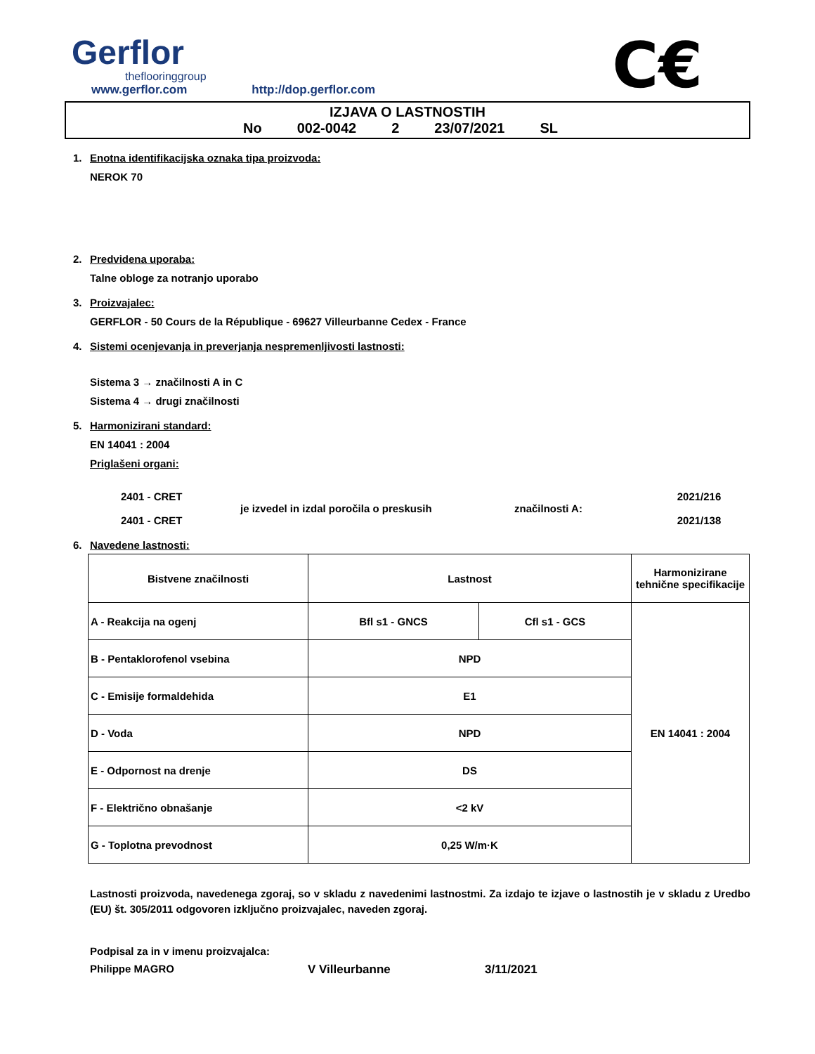Gerflor
theflooringgroup
www.gerflor.com http://dop.gerflor.com
C€
IZJAVA O LASTNOSTIH
No 002-0042 2 23/07/2021 SL
1. Enotna identifikacijska oznaka tipa proizvoda:
NEROK 70
2. Predvidena uporaba:
Talne obloge za notranjo uporabo
3. Proizvajalec:
GERFLOR - 50 Cours de la République - 69627 Villeurbanne Cedex - France
4. Sistemi ocenjevanja in preverjanja nespremenljivosti lastnosti:
Sistema 3 → značilnosti A in C
Sistema 4 → drugi značilnosti
5. Harmonizirani standard:
EN 14041 : 2004
Priglašeni organi:
2401 - CRET
2401 - CRET
je izvedel in izdal poročila o preskusih
značilnosti A:
2021/216
2021/138
6. Navedene lastnosti:
| Bistvene značilnosti | Lastnost | | Harmonizirane tehnične specifikacije |
| --- | --- | --- | --- |
| A - Reakcija na ogenj | Bfl s1 - GNCS | Cfl s1 - GCS | EN 14041 : 2004 |
| B - Pentaklorofenol vsebina | NPD | | |
| C - Emisije formaldehida | E1 | | |
| D - Voda | NPD | | |
| E - Odpornost na drenje | DS | | |
| F - Električno obnašanje | <2 kV | | |
| G - Toplotna prevodnost | 0,25 W/m·K | | |
Lastnosti proizvoda, navedenega zgoraj, so v skladu z navedenimi lastnostmi. Za izdajo te izjave o lastnostih je v skladu z Uredbo (EU) št. 305/2011 odgovoren izključno proizvajalec, naveden zgoraj.
Podpisal za in v imenu proizvajalca:
Philippe MAGRO V Villeurbanne 3/11/2021